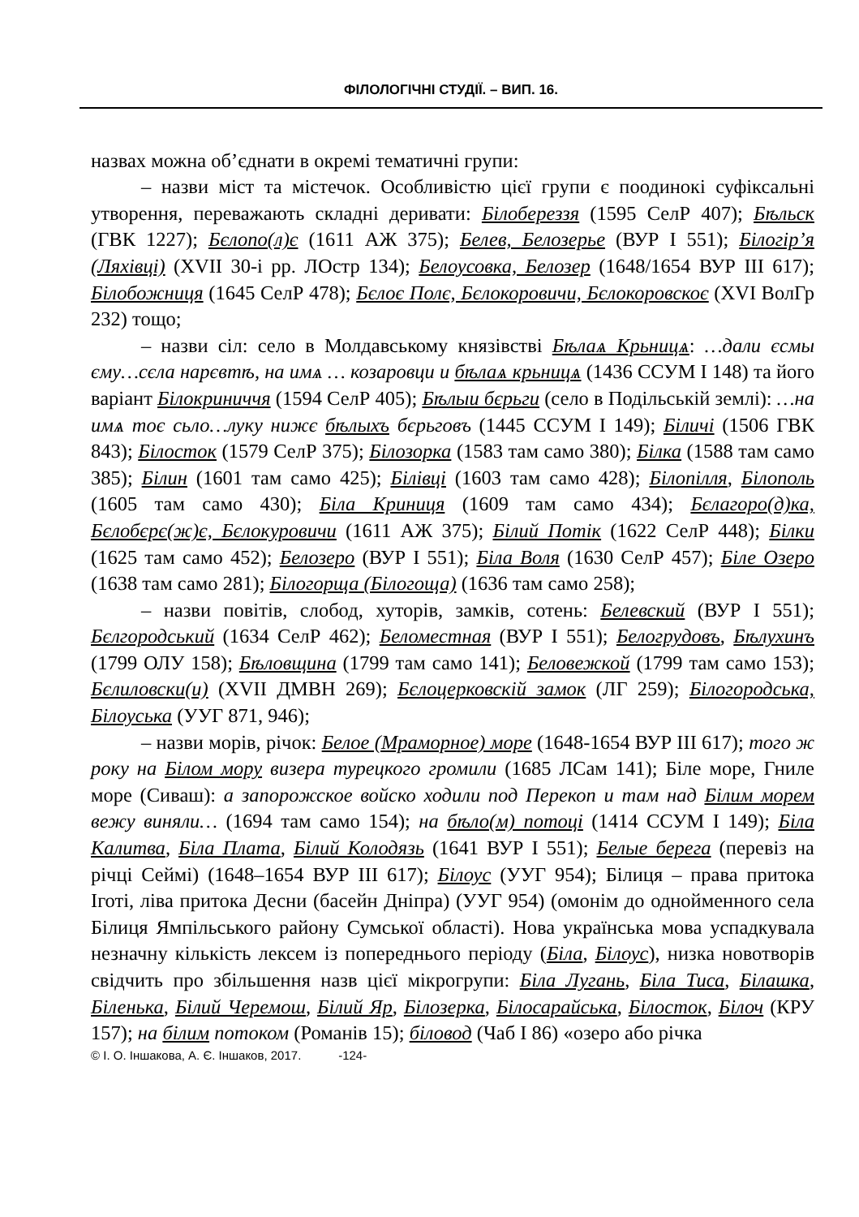ФІЛОЛОГІЧНІ СТУДІЇ. – ВИП. 16.
назвах можна об’єднати в окремі тематичні групи:
– назви міст та містечок. Особливістю цієї групи є поодинокі суфіксальні утворення, переважають складні деривати: Білобереззя (1595 СелР 407); Бѣльск (ГВК 1227); Бєлопо(л)є (1611 АЖ 375); Белев, Белозерье (ВУР І 551); Білогір’я (Ляхівці) (XVII 30-і рр. ЛОстр 134); Белоусовка, Белозер (1648/1654 ВУР ІІІ 617); Білобожниця (1645 СелР 478); Бєлоє Полє, Бєлокоровичи, Бєлокоровскоє (XVI ВолГр 232) тощо;
– назви сіл: село в Молдавському князівстві Бѣлаѧ Крьницѧ: …дали єсмы єму…сєла нарєвтѣ, на имѧ … козаровци и бѣлаѧ крьницѧ (1436 ССУМ І 148) та його варіант Білокриниччя (1594 СелР 405); Бѣлыи бєрьги (село в Подільській землі): …на имѧ тоє сьло…луку нижє бѣлыхъ бєрьговъ (1445 ССУМ І 149); Біличі (1506 ГВК 843); Білосток (1579 СелР 375); Білозорка (1583 там само 380); Білка (1588 там само 385); Білин (1601 там само 425); Білівці (1603 там само 428); Білопілля, Білополь (1605 там само 430); Біла Криниця (1609 там само 434); Бєлагоро(д)ка, Бєлобєрє(ж)є, Бєлокуровичи (1611 АЖ 375); Білий Потік (1622 СелР 448); Білки (1625 там само 452); Белозеро (ВУР І 551); Біла Воля (1630 СелР 457); Біле Озеро (1638 там само 281); Білогорща (Білогоща) (1636 там само 258);
– назви повітів, слобод, хуторів, замків, сотень: Белевский (ВУР І 551); Бєлгородський (1634 СелР 462); Беломестная (ВУР І 551); Белогрудовъ, Бѣлухинъ (1799 ОЛУ 158); Бѣловщина (1799 там само 141); Беловежкой (1799 там само 153); Бєлиловски(и) (XVII ДМВН 269); Бєлоцерковскій замок (ЛГ 259); Білогородська, Білоуська (УУГ 871, 946);
– назви морів, річок: Белое (Мраморное) море (1648-1654 ВУР ІІІ 617); того ж року на Білом мору визера турецкого громили (1685 ЛСам 141); Біле море, Гниле море (Сиваш): а запорожское войско ходили под Перекоп и там над Білим морем вежу виняли… (1694 там само 154); на бѣло(м) потоці (1414 ССУМ І 149); Біла Калитва, Біла Плата, Білий Колодязь (1641 ВУР І 551); Белые берега (перевіз на річці Сеймі) (1648–1654 ВУР ІІІ 617); Білоус (УУГ 954); Білиця – права притока Іготі, ліва притока Десни (басейн Дніпра) (УУГ 954) (омонім до однойменного села Білиця Ямпільського району Сумської області). Нова українська мова успадкувала незначну кількість лексем із попереднього періоду (Біла, Білоус), низка новотворів свідчить про збільшення назв цієї мікрогрупи: Біла Лугань, Біла Тиса, Білашка, Біленька, Білий Черемош, Білий Яр, Білозерка, Білосарайська, Білосток, Білоч (КРУ 157); на білим потоком (Романів 15); біловод (Чаб І 86) «озеро або річка
© І. О. Іншакова, А. Є. Іншаков, 2017. -124-